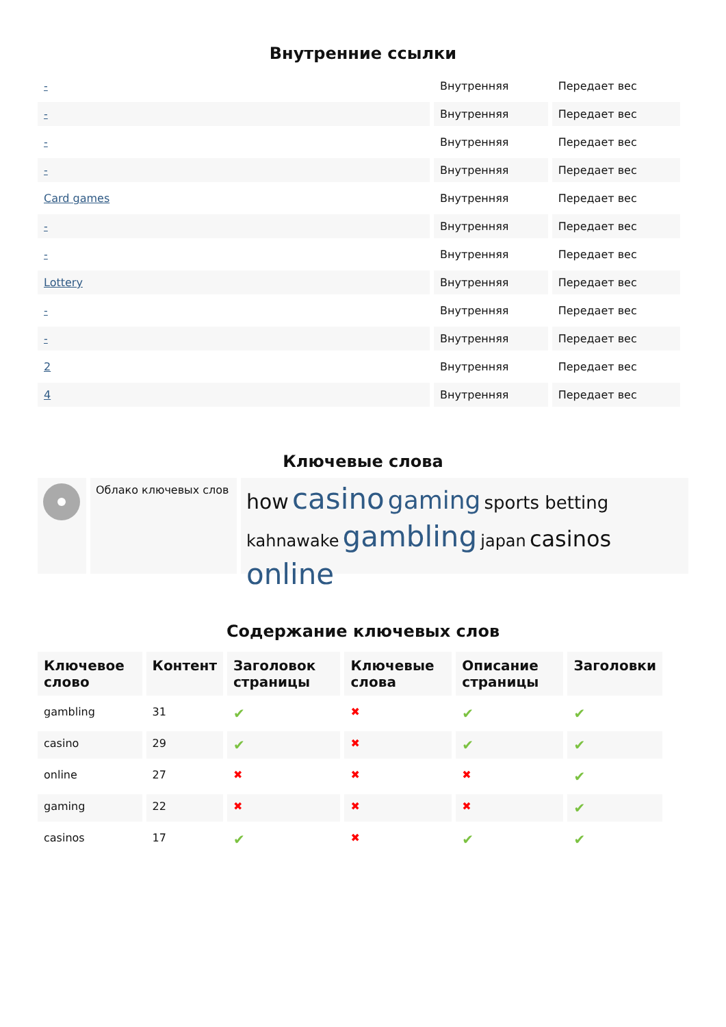Внутренние ссылки
| - | Внутренняя | Передает вес |
| - | Внутренняя | Передает вес |
| - | Внутренняя | Передает вес |
| - | Внутренняя | Передает вес |
| Card games | Внутренняя | Передает вес |
| - | Внутренняя | Передает вес |
| - | Внутренняя | Передает вес |
| Lottery | Внутренняя | Передает вес |
| - | Внутренняя | Передает вес |
| - | Внутренняя | Передает вес |
| 2 | Внутренняя | Передает вес |
| 4 | Внутренняя | Передает вес |
Ключевые слова
Облако ключевых слов
how casino gaming sports betting kahnawake gambling japan casinos online
Содержание ключевых слов
| Ключевое слово | Контент | Заголовок страницы | Ключевые слова | Описание страницы | Заголовки |
| --- | --- | --- | --- | --- | --- |
| gambling | 31 | ✔ | ✖ | ✔ | ✔ |
| casino | 29 | ✔ | ✖ | ✔ | ✔ |
| online | 27 | ✖ | ✖ | ✖ | ✔ |
| gaming | 22 | ✖ | ✖ | ✖ | ✔ |
| casinos | 17 | ✔ | ✖ | ✔ | ✔ |